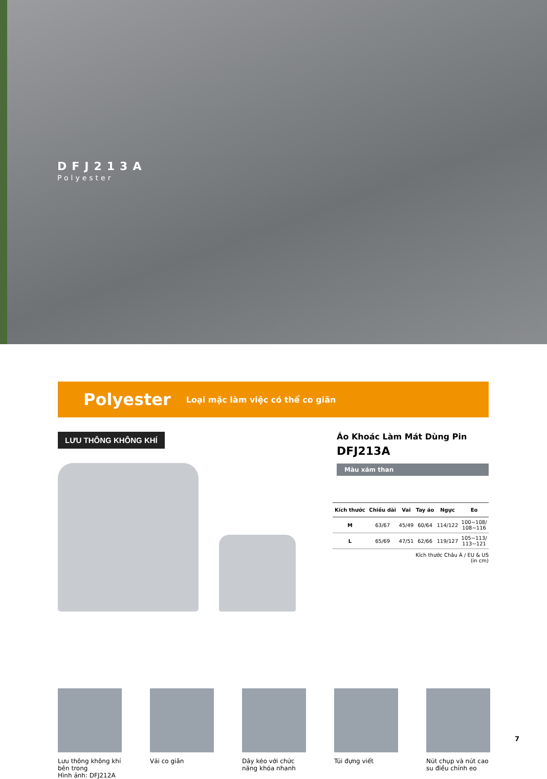DFJ213A
Polyester
Polyester Loại mặc làm việc có thể co giãn
LƯU THÔNG KHÔNG KHÍ
Áo Khoác Làm Mát Dùng Pin
DFJ213A
Màu xám than
| Kích thước | Chiều dài | Vai | Tay áo | Ngực | Eo |
| --- | --- | --- | --- | --- | --- |
| M | 63/67 | 45/49 | 60/64 | 114/122 | 100~108/ 108~116 |
| L | 65/69 | 47/51 | 62/66 | 119/127 | 105~113/ 113~121 |
Kích thước Châu Á / EU & US
(in cm)
Lưu thông không khí bên trong
Hình ảnh: DFJ212A
Vải co giãn Dây kéo với chức năng khóa nhanh
Túi đựng viết Nút chụp và nút cao su điều chỉnh eo
7